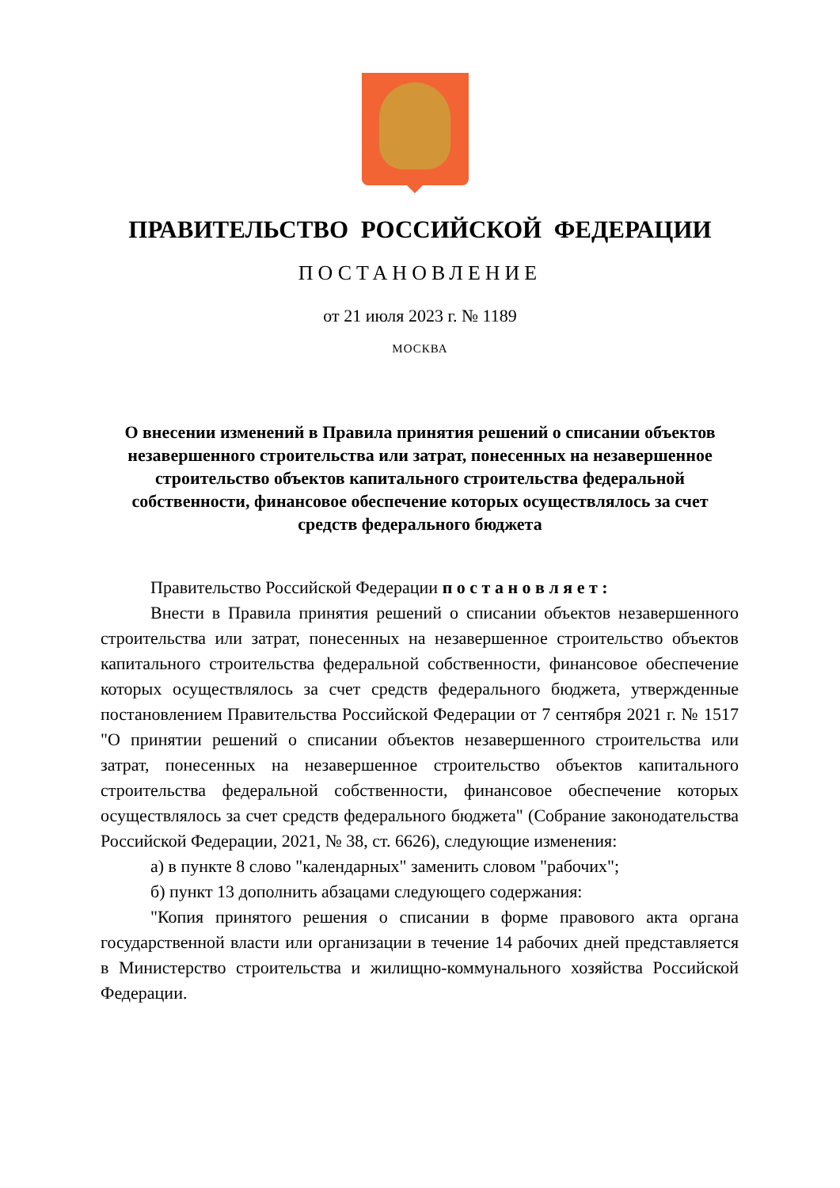ПРАВИТЕЛЬСТВО РОССИЙСКОЙ ФЕДЕРАЦИИ
ПОСТАНОВЛЕНИЕ
от 21 июля 2023 г. № 1189
МОСКВА
О внесении изменений в Правила принятия решений о списании объектов незавершенного строительства или затрат, понесенных на незавершенное строительство объектов капитального строительства федеральной собственности, финансовое обеспечение которых осуществлялось за счет средств федерального бюджета
Правительство Российской Федерации п о с т а н о в л я е т :
Внести в Правила принятия решений о списании объектов незавершенного строительства или затрат, понесенных на незавершенное строительство объектов капитального строительства федеральной собственности, финансовое обеспечение которых осуществлялось за счет средств федерального бюджета, утвержденные постановлением Правительства Российской Федерации от 7 сентября 2021 г. № 1517 "О принятии решений о списании объектов незавершенного строительства или затрат, понесенных на незавершенное строительство объектов капитального строительства федеральной собственности, финансовое обеспечение которых осуществлялось за счет средств федерального бюджета" (Собрание законодательства Российской Федерации, 2021, № 38, ст. 6626), следующие изменения:
а) в пункте 8 слово "календарных" заменить словом "рабочих";
б) пункт 13 дополнить абзацами следующего содержания:
"Копия принятого решения о списании в форме правового акта органа государственной власти или организации в течение 14 рабочих дней представляется в Министерство строительства и жилищно-коммунального хозяйства Российской Федерации.